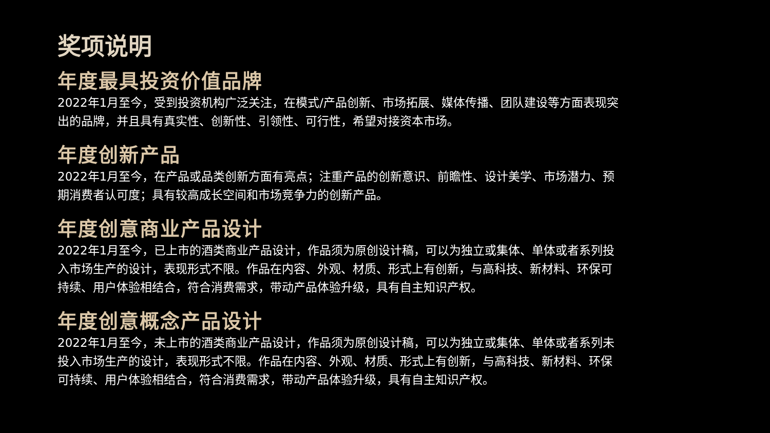奖项说明
年度最具投资价值品牌
2022年1月至今，受到投资机构广泛关注，在模式/产品创新、市场拓展、媒体传播、团队建设等方面表现突出的品牌，并且具有真实性、创新性、引领性、可行性，希望对接资本市场。
年度创新产品
2022年1月至今，在产品或品类创新方面有亮点；注重产品的创新意识、前瞻性、设计美学、市场潜力、预期消费者认可度；具有较高成长空间和市场竞争力的创新产品。
年度创意商业产品设计
2022年1月至今，已上市的酒类商业产品设计，作品须为原创设计稿，可以为独立或集体、单体或者系列投入市场生产的设计，表现形式不限。作品在内容、外观、材质、形式上有创新，与高科技、新材料、环保可持续、用户体验相结合，符合消费需求，带动产品体验升级，具有自主知识产权。
年度创意概念产品设计
2022年1月至今，未上市的酒类商业产品设计，作品须为原创设计稿，可以为独立或集体、单体或者系列未投入市场生产的设计，表现形式不限。作品在内容、外观、材质、形式上有创新，与高科技、新材料、环保可持续、用户体验相结合，符合消费需求，带动产品体验升级，具有自主知识产权。